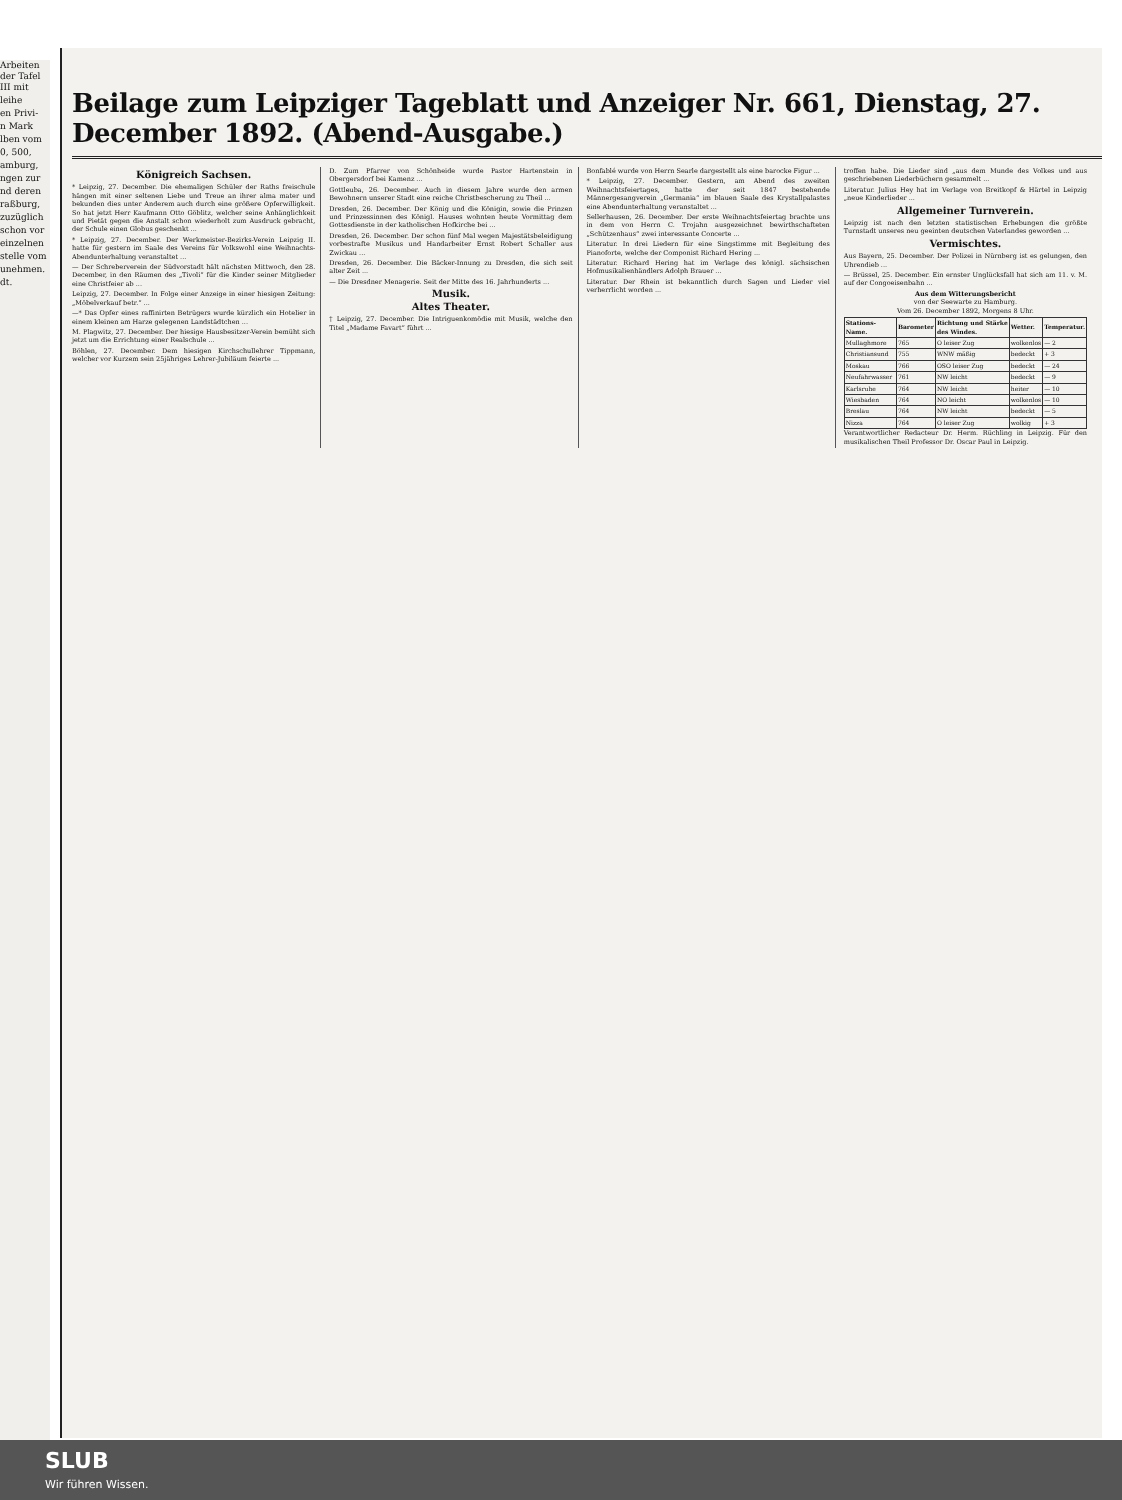Arbeiten der Tafel III mit
leihe
en Privi-
n Mark
lben vom
0, 500,
amburg,
ngen zur
nd deren
raßburg,
zuzüglich
schon vor
einzelnen
stelle vom
unehmen.
dt.
Beilage zum Leipziger Tageblatt und Anzeiger Nr. 661, Dienstag, 27. December 1892. (Abend-Ausgabe.)
Königreich Sachsen.
* Leipzig, 27. December. Die ehemaligen Schüler der Raths freischule hängen mit einer seltenen Liebe und Treue an ihrer alma mater und bekunden dies unter Anderem auch durch eine größere Opferwilligkeit. So hat jetzt Herr Kaufmann Otto Göblitz, welcher seine Anhänglichkeit und Pietät gegen die Anstalt schon wiederholt zum Ausdruck gebracht, der Schule einen Globus geschenkt ...
* Leipzig, 27. December. Der Werkmeister-Bezirks-Verein Leipzig II. hatte für gestern im Saale des Vereins für Volkswohl eine Weihnachts-Abendunterhaltung veranstaltet ...
— Der Schreberverein der Südvorstadt hält nächsten Mittwoch, den 28. December, in den Räumen des „Tivoli“ für die Kinder seiner Mitglieder eine Christfeier ab ...
Leipzig, 27. December. In Folge einer Anzeige in einer hiesigen Zeitung: „Möbelverkauf betr.“ ...
—* Das Opfer eines raffinirten Betrügers wurde kürzlich ein Hotelier in einem kleinen am Harze gelegenen Landstädtchen ...
M. Plagwitz, 27. December. Der hiesige Hausbesitzer-Verein bemüht sich jetzt um die Errichtung einer Realschule ...
Böhlen, 27. December. Dem hiesigen Kirchschullehrer Tippmann, welcher vor Kurzem sein 25jähriges Lehrer-Jubiläum feierte ...
D. Zum Pfarrer von Schönheide wurde Pastor Hartenstein in Obergersdorf bei Kamenz ...
Gottleuba, 26. December. Auch in diesem Jahre wurde den armen Bewohnern unserer Stadt eine reiche Christbescherung zu Theil ...
Dresden, 26. December. Der König und die Königin, sowie die Prinzen und Prinzessinnen des Königl. Hauses wohnten heute Vormittag dem Gottesdienste in der katholischen Hofkirche bei ...
Dresden, 26. December. Der schon fünf Mal wegen Majestätsbeleidigung vorbestrafte Musikus und Handarbeiter Ernst Robert Schaller aus Zwickau ...
Dresden, 26. December. Die Bäcker-Innung zu Dresden, die sich seit alter Zeit ...
— Die Dresdner Menagerie. Seit der Mitte des 16. Jahrhunderts ...
Musik.
Altes Theater.
† Leipzig, 27. December. Die Intriguenkomödie mit Musik, welche den Titel „Madame Favart“ führt ...
Bonfablé wurde von Herrn Searle dargestellt als eine barocke Figur ...
* Leipzig, 27. December. Gestern, am Abend des zweiten Weihnachtsfeiertages, hatte der seit 1847 bestehende Männergesangverein „Germania“ im blauen Saale des Krystallpalastes eine Abendunterhaltung veranstaltet ...
Sellerhausen, 26. December. Der erste Weihnachtsfeiertag brachte uns in dem von Herrn C. Trojahn ausgezeichnet bewirthschafteten „Schützenhaus“ zwei interessante Concerte ...
Literatur. In drei Liedern für eine Singstimme mit Begleitung des Pianoforte, welche der Componist Richard Hering ...
Literatur. Richard Hering hat im Verlage des königl. sächsischen Hofmusikalienhändlers Adolph Brauer ...
Literatur. Der Rhein ist bekanntlich durch Sagen und Lieder viel verherrlicht worden ...
troffen habe. Die Lieder sind „aus dem Munde des Volkes und aus geschriebenen Liederbüchern gesammelt ...
Literatur. Julius Hey hat im Verlage von Breitkopf & Härtel in Leipzig „neue Kinderlieder ...
Allgemeiner Turnverein.
Leipzig ist nach den letzten statistischen Erhebungen die größte Turnstadt unseres neu geeinten deutschen Vaterlandes geworden ...
Vermischtes.
Aus Bayern, 25. December. Der Polizei in Nürnberg ist es gelungen, den Uhrendieb ...
— Brüssel, 25. December. Ein ernster Unglücksfall hat sich am 11. v. M. auf der Congoeisenbahn ...
Aus dem Witterungsbericht
von der Seewarte zu Hamburg.
Vom 26. December 1892, Morgens 8 Uhr.
| Stations-Name. | Barometer | Richtung und Stärke des Windes. | Wetter. | Temperatur. |
| --- | --- | --- | --- | --- |
| Mullaghmore | 765 | O leiser Zug | wolkenlos | — 2 |
| Christiansund | 755 | WNW mäßig | bedeckt | + 3 |
| Moskau | 766 | OSO leiser Zug | bedeckt | — 24 |
| Neufahrwasser | 761 | NW leicht | bedeckt | — 9 |
| Karlsruhe | 764 | NW leicht | heiter | — 10 |
| Wiesbaden | 764 | NO leicht | wolkenlos | — 10 |
| Breslau | 764 | NW leicht | bedeckt | — 5 |
| Nizza | 764 | O leiser Zug | wolkig | + 3 |
Verantwortlicher Redacteur Dr. Herm. Rüchling in Leipzig. Für den musikalischen Theil Professor Dr. Oscar Paul in Leipzig.
SLUB
Wir führen Wissen.